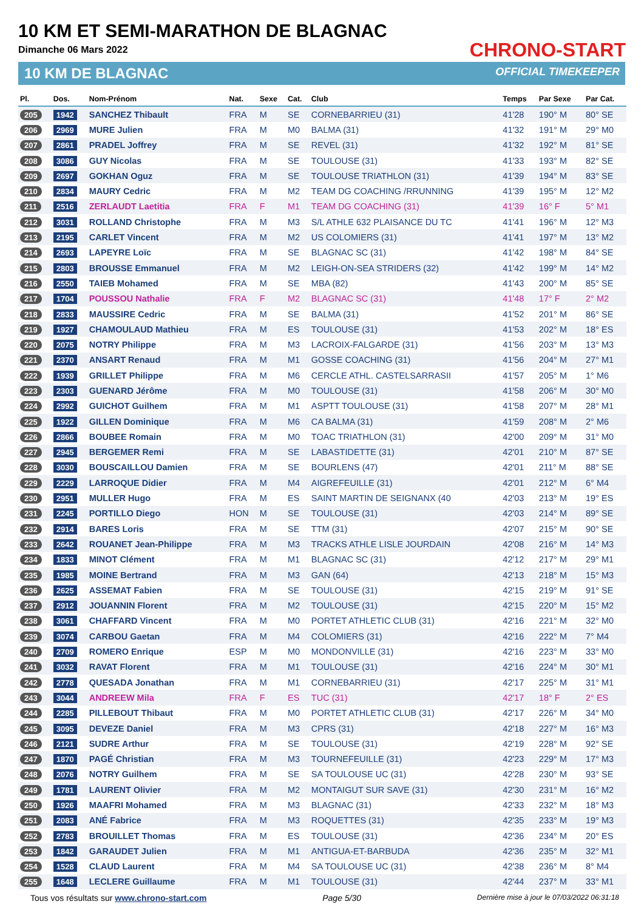10 KM ET SEMI-MARATHON DE BLAGNAC
Dimanche 06 Mars 2022
10 KM DE BLAGNAC
CHRONO-START
OFFICIAL TIMEKEEPER
| Pl. | Dos. | Nom-Prénom | Nat. | Sexe | Cat. | Club | Temps | Par Sexe | Par Cat. |
| --- | --- | --- | --- | --- | --- | --- | --- | --- | --- |
| 205 | 1942 | SANCHEZ Thibault | FRA | M | SE | CORNEBARRIEU (31) | 41'28 | 190° M | 80° SE |
| 206 | 2969 | MURE Julien | FRA | M | M0 | BALMA (31) | 41'32 | 191° M | 29° M0 |
| 207 | 2861 | PRADEL Joffrey | FRA | M | SE | REVEL (31) | 41'32 | 192° M | 81° SE |
| 208 | 3086 | GUY Nicolas | FRA | M | SE | TOULOUSE (31) | 41'33 | 193° M | 82° SE |
| 209 | 2697 | GOKHAN Oguz | FRA | M | SE | TOULOUSE TRIATHLON (31) | 41'39 | 194° M | 83° SE |
| 210 | 2834 | MAURY Cedric | FRA | M | M2 | TEAM DG COACHING /RRUNNING | 41'39 | 195° M | 12° M2 |
| 211 | 2516 | ZERLAUDT Laetitia | FRA | F | M1 | TEAM DG COACHING (31) | 41'39 | 16° F | 5° M1 |
| 212 | 3031 | ROLLAND Christophe | FRA | M | M3 | S/L ATHLE 632 PLAISANCE DU TC | 41'41 | 196° M | 12° M3 |
| 213 | 2195 | CARLET Vincent | FRA | M | M2 | US COLOMIERS (31) | 41'41 | 197° M | 13° M2 |
| 214 | 2693 | LAPEYRE Loïc | FRA | M | SE | BLAGNAC SC (31) | 41'42 | 198° M | 84° SE |
| 215 | 2803 | BROUSSE Emmanuel | FRA | M | M2 | LEIGH-ON-SEA STRIDERS (32) | 41'42 | 199° M | 14° M2 |
| 216 | 2550 | TAIEB Mohamed | FRA | M | SE | MBA (82) | 41'43 | 200° M | 85° SE |
| 217 | 1704 | POUSSOU Nathalie | FRA | F | M2 | BLAGNAC SC (31) | 41'48 | 17° F | 2° M2 |
| 218 | 2833 | MAUSSIRE Cedric | FRA | M | SE | BALMA (31) | 41'52 | 201° M | 86° SE |
| 219 | 1927 | CHAMOULAUD Mathieu | FRA | M | ES | TOULOUSE (31) | 41'53 | 202° M | 18° ES |
| 220 | 2075 | NOTRY Philippe | FRA | M | M3 | LACROIX-FALGARDE (31) | 41'56 | 203° M | 13° M3 |
| 221 | 2370 | ANSART Renaud | FRA | M | M1 | GOSSE COACHING (31) | 41'56 | 204° M | 27° M1 |
| 222 | 1939 | GRILLET Philippe | FRA | M | M6 | CERCLE ATHL. CASTELSARRASII | 41'57 | 205° M | 1° M6 |
| 223 | 2303 | GUENARD Jérôme | FRA | M | M0 | TOULOUSE (31) | 41'58 | 206° M | 30° M0 |
| 224 | 2992 | GUICHOT Guilhem | FRA | M | M1 | ASPTT TOULOUSE (31) | 41'58 | 207° M | 28° M1 |
| 225 | 1922 | GILLEN Dominique | FRA | M | M6 | CA BALMA (31) | 41'59 | 208° M | 2° M6 |
| 226 | 2866 | BOUBEE Romain | FRA | M | M0 | TOAC TRIATHLON (31) | 42'00 | 209° M | 31° M0 |
| 227 | 2945 | BERGEMER Remi | FRA | M | SE | LABASTIDETTE (31) | 42'01 | 210° M | 87° SE |
| 228 | 3030 | BOUSCAILLOU Damien | FRA | M | SE | BOURLENS (47) | 42'01 | 211° M | 88° SE |
| 229 | 2229 | LARROQUE Didier | FRA | M | M4 | AIGREFEUILLE (31) | 42'01 | 212° M | 6° M4 |
| 230 | 2951 | MULLER Hugo | FRA | M | ES | SAINT MARTIN DE SEIGNANX (40 | 42'03 | 213° M | 19° ES |
| 231 | 2245 | PORTILLO Diego | HON | M | SE | TOULOUSE (31) | 42'03 | 214° M | 89° SE |
| 232 | 2914 | BARES Loris | FRA | M | SE | TTM (31) | 42'07 | 215° M | 90° SE |
| 233 | 2642 | ROUANET Jean-Philippe | FRA | M | M3 | TRACKS ATHLE LISLE JOURDAIN | 42'08 | 216° M | 14° M3 |
| 234 | 1833 | MINOT Clément | FRA | M | M1 | BLAGNAC SC (31) | 42'12 | 217° M | 29° M1 |
| 235 | 1985 | MOINE Bertrand | FRA | M | M3 | GAN (64) | 42'13 | 218° M | 15° M3 |
| 236 | 2625 | ASSEMAT Fabien | FRA | M | SE | TOULOUSE (31) | 42'15 | 219° M | 91° SE |
| 237 | 2912 | JOUANNIN Florent | FRA | M | M2 | TOULOUSE (31) | 42'15 | 220° M | 15° M2 |
| 238 | 3061 | CHAFFARD Vincent | FRA | M | M0 | PORTET ATHLETIC CLUB (31) | 42'16 | 221° M | 32° M0 |
| 239 | 3074 | CARBOU Gaetan | FRA | M | M4 | COLOMIERS (31) | 42'16 | 222° M | 7° M4 |
| 240 | 2709 | ROMERO Enrique | ESP | M | M0 | MONDONVILLE (31) | 42'16 | 223° M | 33° M0 |
| 241 | 3032 | RAVAT Florent | FRA | M | M1 | TOULOUSE (31) | 42'16 | 224° M | 30° M1 |
| 242 | 2778 | QUESADA Jonathan | FRA | M | M1 | CORNEBARRIEU (31) | 42'17 | 225° M | 31° M1 |
| 243 | 3044 | ANDREEW Mila | FRA | F | ES | TUC (31) | 42'17 | 18° F | 2° ES |
| 244 | 2285 | PILLEBOUT Thibaut | FRA | M | M0 | PORTET ATHLETIC CLUB (31) | 42'17 | 226° M | 34° M0 |
| 245 | 3095 | DEVEZE Daniel | FRA | M | M3 | CPRS (31) | 42'18 | 227° M | 16° M3 |
| 246 | 2121 | SUDRE Arthur | FRA | M | SE | TOULOUSE (31) | 42'19 | 228° M | 92° SE |
| 247 | 1870 | PAGÉ Christian | FRA | M | M3 | TOURNEFEUILLE (31) | 42'23 | 229° M | 17° M3 |
| 248 | 2076 | NOTRY Guilhem | FRA | M | SE | SA TOULOUSE UC (31) | 42'28 | 230° M | 93° SE |
| 249 | 1781 | LAURENT Olivier | FRA | M | M2 | MONTAIGUT SUR SAVE (31) | 42'30 | 231° M | 16° M2 |
| 250 | 1926 | MAAFRI Mohamed | FRA | M | M3 | BLAGNAC (31) | 42'33 | 232° M | 18° M3 |
| 251 | 2083 | ANÉ Fabrice | FRA | M | M3 | ROQUETTES (31) | 42'35 | 233° M | 19° M3 |
| 252 | 2783 | BROUILLET Thomas | FRA | M | ES | TOULOUSE (31) | 42'36 | 234° M | 20° ES |
| 253 | 1842 | GARAUDET Julien | FRA | M | M1 | ANTIGUA-ET-BARBUDA | 42'36 | 235° M | 32° M1 |
| 254 | 1528 | CLAUD Laurent | FRA | M | M4 | SA TOULOUSE UC (31) | 42'38 | 236° M | 8° M4 |
| 255 | 1648 | LECLERE Guillaume | FRA | M | M1 | TOULOUSE (31) | 42'44 | 237° M | 33° M1 |
Tous vos résultats sur www.chrono-start.com Page 5/30 Dernière mise à jour le 07/03/2022 06:31:18